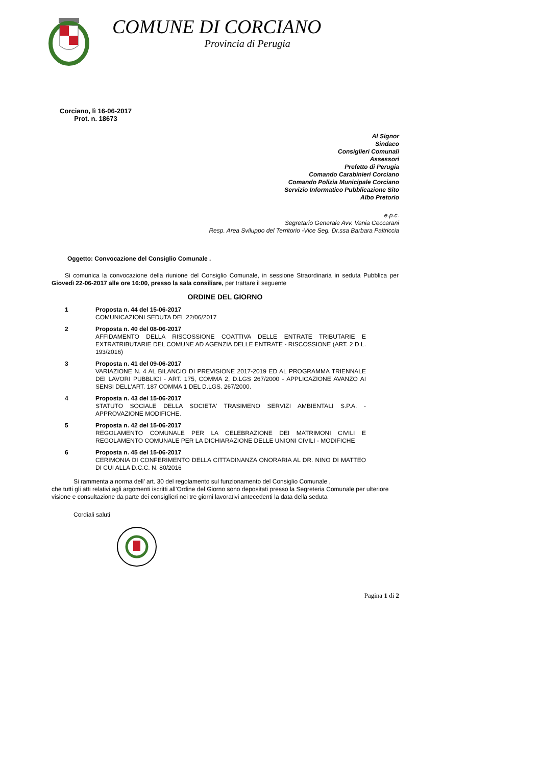COMUNE DI CORCIANO
Provincia di Perugia
Corciano, lì 16-06-2017
Prot. n. 18673
Al Signor
Sindaco
Consiglieri Comunali
Assessori
Prefetto di Perugia
Comando Carabinieri Corciano
Comando Polizia Municipale Corciano
Servizio Informatico Pubblicazione Sito
Albo Pretorio
e.p.c.
Segretario Generale Avv. Vania Ceccarani
Resp. Area Sviluppo del Territorio -Vice Seg. Dr.ssa Barbara Paltriccia
Oggetto: Convocazione del Consiglio Comunale .
Si comunica la convocazione della riunione del Consiglio Comunale, in sessione Straordinaria in seduta Pubblica per Giovedì 22-06-2017 alle ore 16:00, presso la sala consiliare, per trattare il seguente
ORDINE DEL GIORNO
1 Proposta n. 44 del 15-06-2017
COMUNICAZIONI SEDUTA DEL 22/06/2017
2 Proposta n. 40 del 08-06-2017
AFFIDAMENTO DELLA RISCOSSIONE COATTIVA DELLE ENTRATE TRIBUTARIE E EXTRATRIBUTARIE DEL COMUNE AD AGENZIA DELLE ENTRATE - RISCOSSIONE (ART. 2 D.L. 193/2016)
3 Proposta n. 41 del 09-06-2017
VARIAZIONE N. 4 AL BILANCIO DI PREVISIONE 2017-2019 ED AL PROGRAMMA TRIENNALE DEI LAVORI PUBBLICI - ART. 175, COMMA 2, D.LGS 267/2000 - APPLICAZIONE AVANZO AI SENSI DELL'ART. 187 COMMA 1 DEL D.LGS. 267/2000.
4 Proposta n. 43 del 15-06-2017
STATUTO SOCIALE DELLA SOCIETA' TRASIMENO SERVIZI AMBIENTALI S.P.A. - APPROVAZIONE MODIFICHE.
5 Proposta n. 42 del 15-06-2017
REGOLAMENTO COMUNALE PER LA CELEBRAZIONE DEI MATRIMONI CIVILI E REGOLAMENTO COMUNALE PER LA DICHIARAZIONE DELLE UNIONI CIVILI - MODIFICHE
6 Proposta n. 45 del 15-06-2017
CERIMONIA DI CONFERIMENTO DELLA CITTADINANZA ONORARIA AL DR. NINO DI MATTEO DI CUI ALLA D.C.C. N. 80/2016
Si rammenta a norma dell’ art. 30 del regolamento sul funzionamento del Consiglio Comunale ,
che tutti gli atti relativi agli argomenti iscritti all’Ordine del Giorno sono depositati presso la Segreteria Comunale per ulteriore visione e consultazione da parte dei consiglieri nei tre giorni lavorativi antecedenti la data della seduta
Cordiali saluti
Pagina 1 di 2